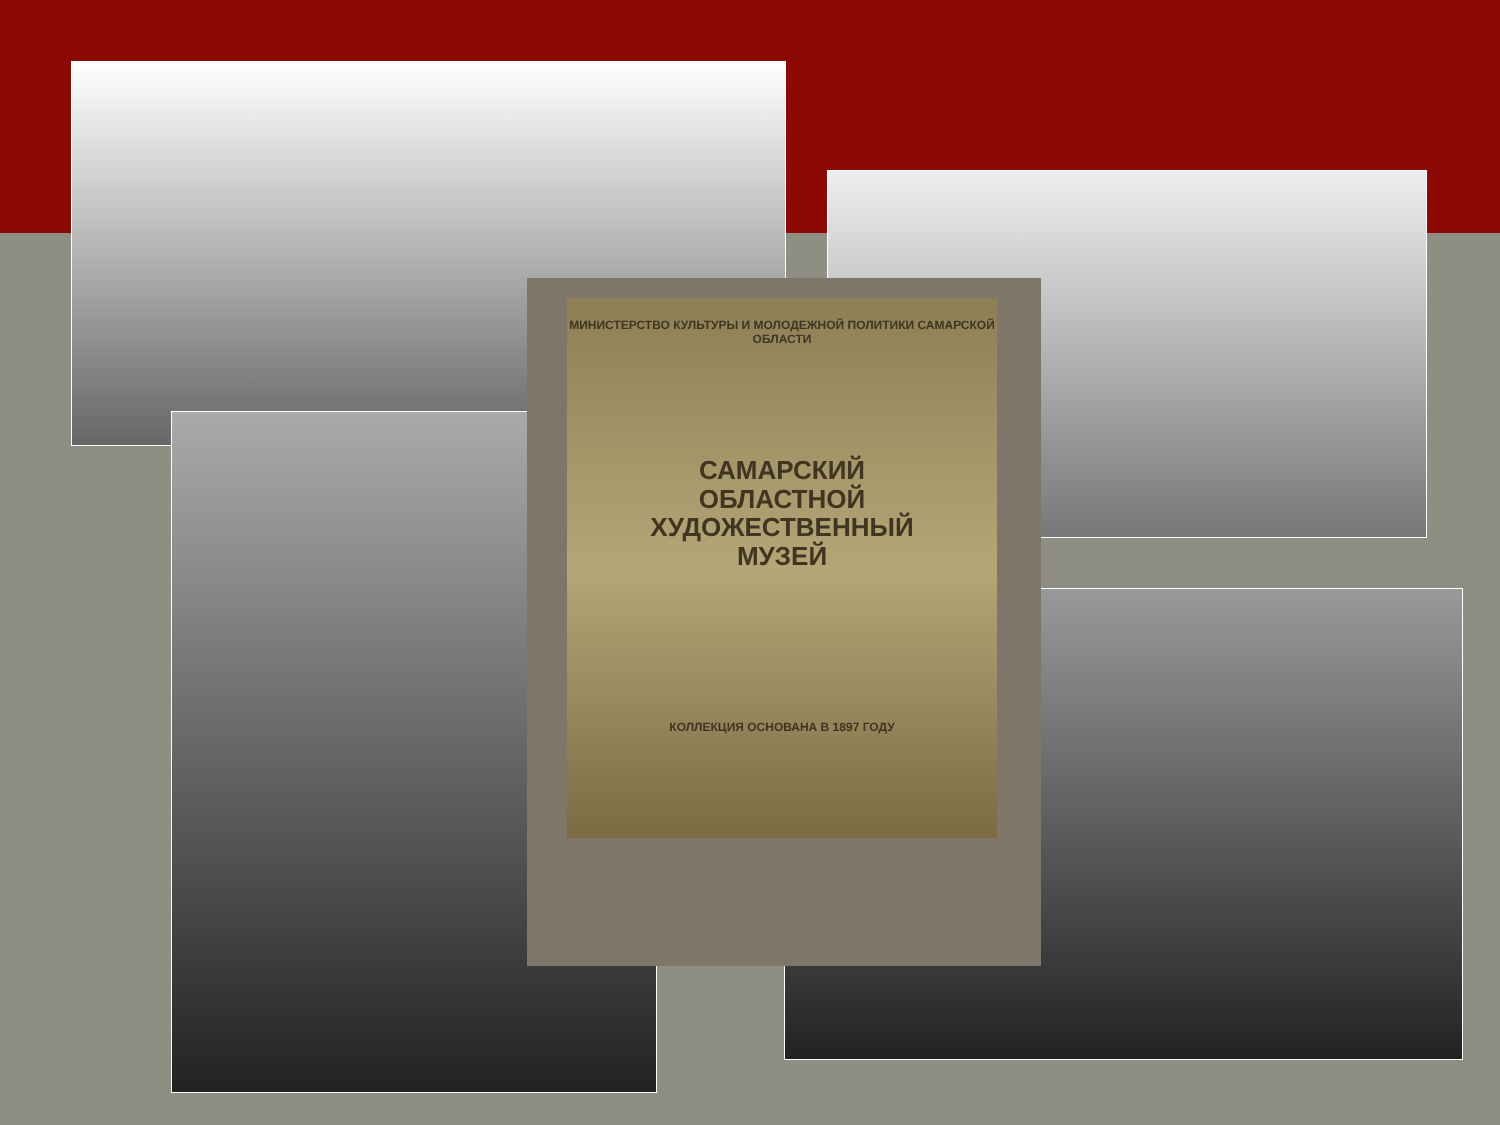МИНИСТЕРСТВО КУЛЬТУРЫ И МОЛОДЕЖНОЙ ПОЛИТИКИ САМАРСКОЙ ОБЛАСТИ
САМАРСКИЙ
ОБЛАСТНОЙ
ХУДОЖЕСТВЕННЫЙ
МУЗЕЙ
КОЛЛЕКЦИЯ ОСНОВАНА В 1897 ГОДУ